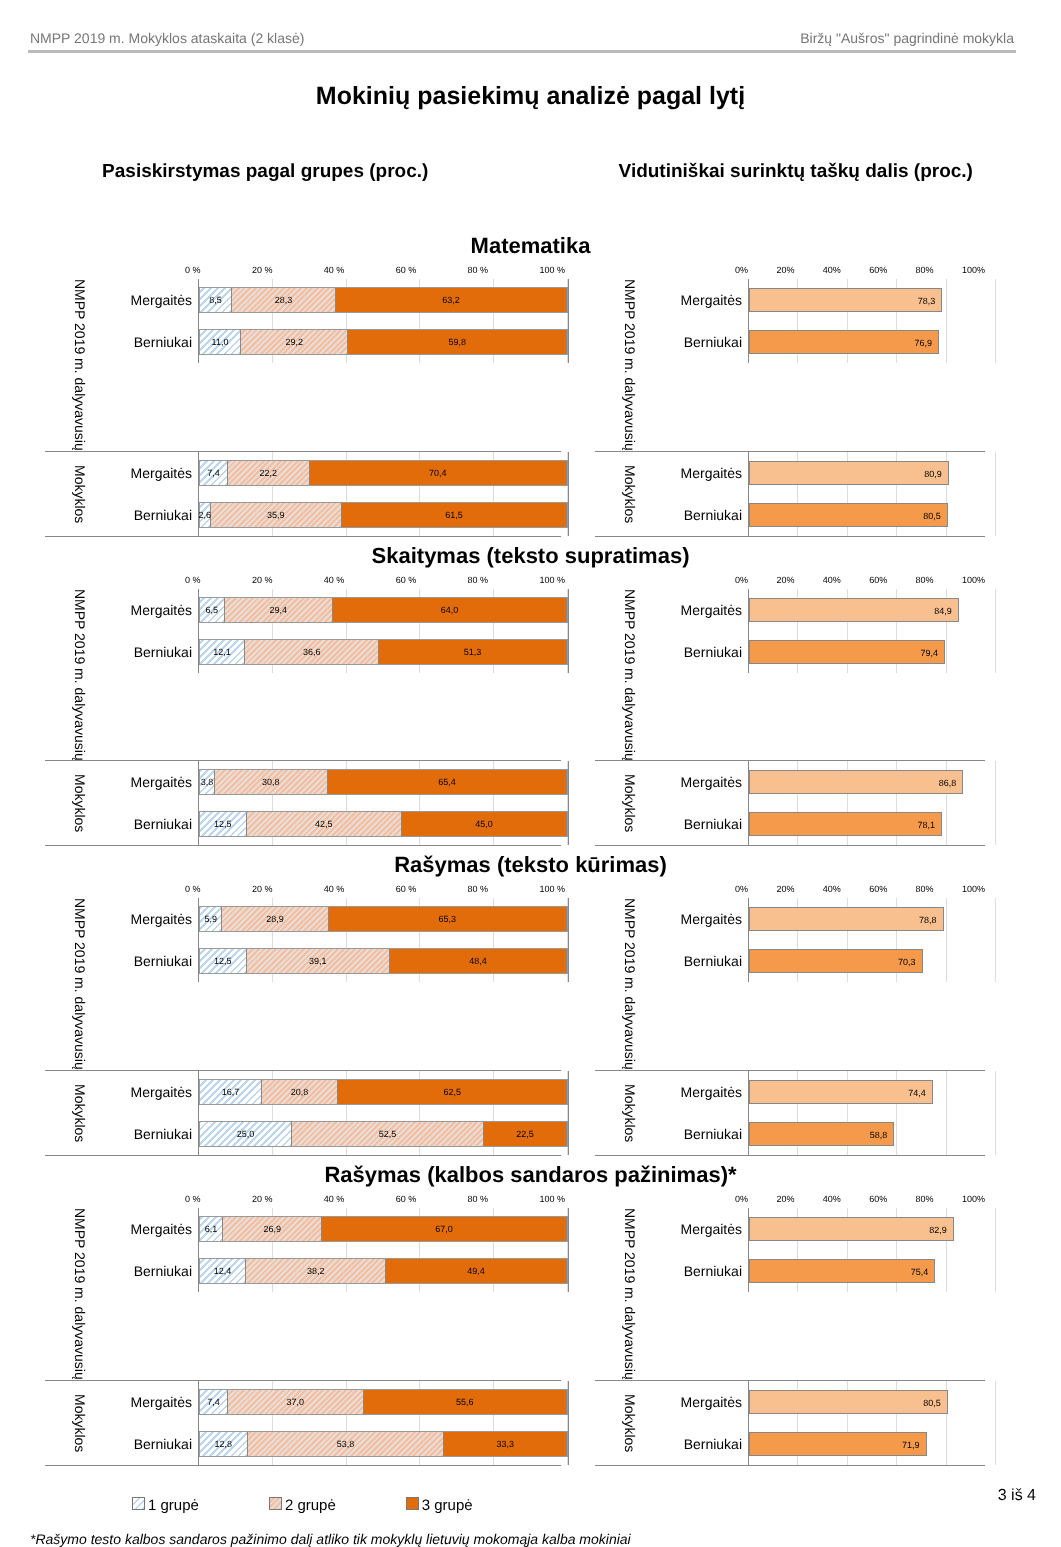NMPP 2019 m. Mokyklos ataskaita (2 klasė) Biržų "Aušros" pagrindinė mokykla
Mokinių pasiekimų analizė pagal lytį
Pasiskirstymas pagal grupes (proc.)
Vidutiniškai surinktų taškų dalis (proc.)
Matematika
0 % 20 % 40 % 60 % 80 % 100 %
NMPP 2019 m. dalyvavusių
Mergaitės
8,5 28,3 63,2
Berniukai
11,0 29,2 59,8
Mokyklos
Mergaitės
7,4 22,2 70,4
Berniukai
2,6 35,9 61,5
0% 20% 40% 60% 80% 100%
NMPP 2019 m. dalyvavusių
Mergaitės
78,3
Berniukai
76,9
Mokyklos
Mergaitės
80,9
Berniukai
80,5
Skaitymas (teksto supratimas)
0 % 20 % 40 % 60 % 80 % 100 %
NMPP 2019 m. dalyvavusių
Mergaitės
6,5 29,4 64,0
Berniukai
12,1 36,6 51,3
Mokyklos
Mergaitės
3,8 30,8 65,4
Berniukai
12,5 42,5 45,0
0% 20% 40% 60% 80% 100%
NMPP 2019 m. dalyvavusių
Mergaitės
84,9
Berniukai
79,4
Mokyklos
Mergaitės
86,8
Berniukai
78,1
Rašymas (teksto kūrimas)
0 % 20 % 40 % 60 % 80 % 100 %
NMPP 2019 m. dalyvavusių
Mergaitės
5,9 28,9 65,3
Berniukai
12,5 39,1 48,4
Mokyklos
Mergaitės
16,7 20,8 62,5
Berniukai
25,0 52,5 22,5
0% 20% 40% 60% 80% 100%
NMPP 2019 m. dalyvavusių
Mergaitės
78,8
Berniukai
70,3
Mokyklos
Mergaitės
74,4
Berniukai
58,8
Rašymas (kalbos sandaros pažinimas)*
0 % 20 % 40 % 60 % 80 % 100 %
NMPP 2019 m. dalyvavusių
Mergaitės
6,1 26,9 67,0
Berniukai
12,4 38,2 49,4
Mokyklos
Mergaitės
7,4 37,0 55,6
Berniukai
12,8 53,8 33,3
0% 20% 40% 60% 80% 100%
NMPP 2019 m. dalyvavusių
Mergaitės
82,9
Berniukai
75,4
Mokyklos
Mergaitės
80,5
Berniukai
71,9
1 grupė 2 grupė 3 grupė
*Rašymo testo kalbos sandaros pažinimo dalį atliko tik mokyklų lietuvių mokomąja kalba mokiniai
3 iš 4